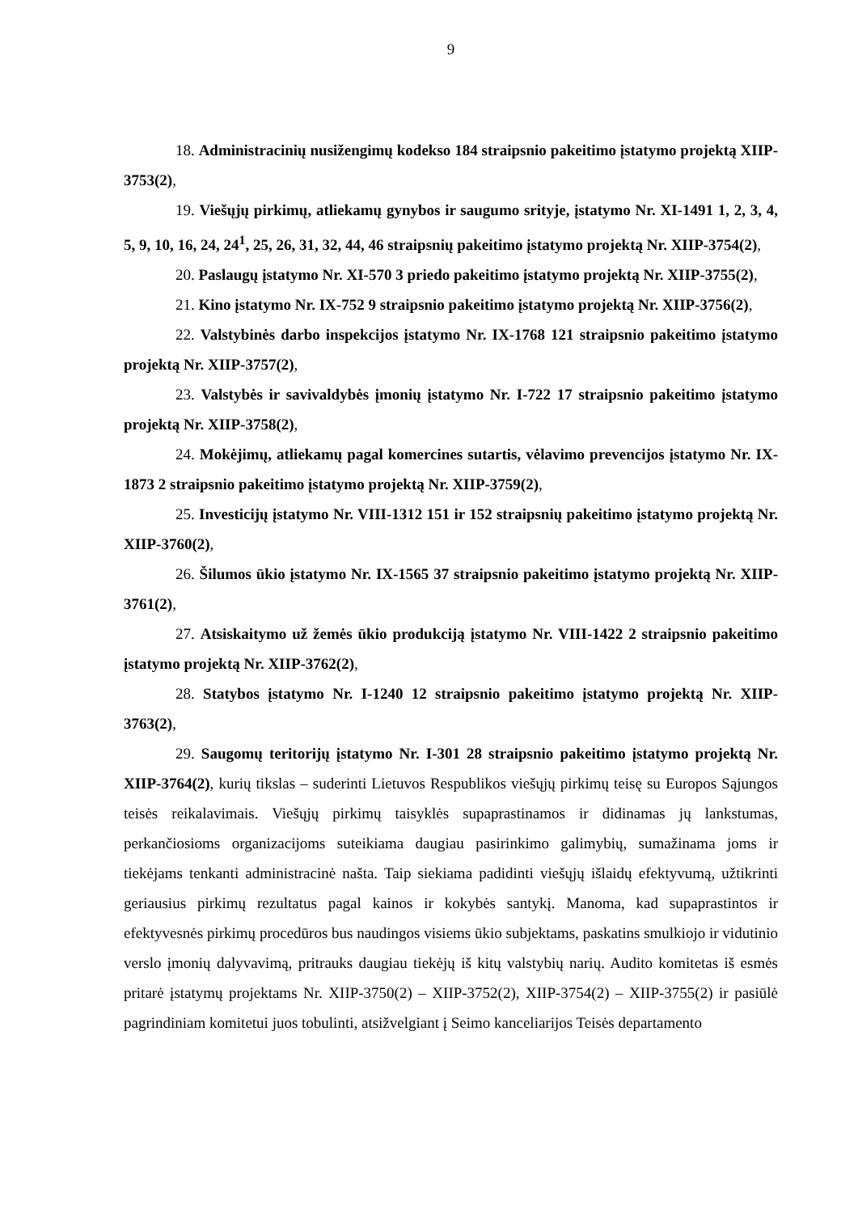9
18. Administracinių nusižengimų kodekso 184 straipsnio pakeitimo įstatymo projektą XIIP-3753(2),
19. Viešųjų pirkimų, atliekamų gynybos ir saugumo srityje, įstatymo Nr. XI-1491 1, 2, 3, 4, 5, 9, 10, 16, 24, 24<sup>1</sup>, 25, 26, 31, 32, 44, 46 straipsnių pakeitimo įstatymo projektą Nr. XIIP-3754(2),
20. Paslaugų įstatymo Nr. XI-570 3 priedo pakeitimo įstatymo projektą Nr. XIIP-3755(2),
21. Kino įstatymo Nr. IX-752 9 straipsnio pakeitimo įstatymo projektą Nr. XIIP-3756(2),
22. Valstybinės darbo inspekcijos įstatymo Nr. IX-1768 121 straipsnio pakeitimo įstatymo projektą Nr. XIIP-3757(2),
23. Valstybės ir savivaldybės įmonių įstatymo Nr. I-722 17 straipsnio pakeitimo įstatymo projektą Nr. XIIP-3758(2),
24. Mokėjimų, atliekamų pagal komercines sutartis, vėlavimo prevencijos įstatymo Nr. IX-1873 2 straipsnio pakeitimo įstatymo projektą Nr. XIIP-3759(2),
25. Investicijų įstatymo Nr. VIII-1312 151 ir 152 straipsnių pakeitimo įstatymo projektą Nr. XIIP-3760(2),
26. Šilumos ūkio įstatymo Nr. IX-1565 37 straipsnio pakeitimo įstatymo projektą Nr. XIIP-3761(2),
27. Atsiskaitymo už žemės ūkio produkciją įstatymo Nr. VIII-1422 2 straipsnio pakeitimo įstatymo projektą Nr. XIIP-3762(2),
28. Statybos įstatymo Nr. I-1240 12 straipsnio pakeitimo įstatymo projektą Nr. XIIP-3763(2),
29. Saugomų teritorijų įstatymo Nr. I-301 28 straipsnio pakeitimo įstatymo projektą Nr. XIIP-3764(2), kurių tikslas – suderinti Lietuvos Respublikos viešųjų pirkimų teisę su Europos Sąjungos teisės reikalavimais. Viešųjų pirkimų taisyklės supaprastinamos ir didinamas jų lankstumas, perkančiosioms organizacijoms suteikiama daugiau pasirinkimo galimybių, sumažinama joms ir tiekėjams tenkanti administracinė našta. Taip siekiama padidinti viešųjų išlaidų efektyvumą, užtikrinti geriausius pirkimų rezultatus pagal kainos ir kokybės santykį. Manoma, kad supaprastintos ir efektyvesnės pirkimų procedūros bus naudingos visiems ūkio subjektams, paskatins smulkiojo ir vidutinio verslo įmonių dalyvavimą, pritrauks daugiau tiekėjų iš kitų valstybių narių. Audito komitetas iš esmės pritarė įstatymų projektams Nr. XIIP-3750(2) – XIIP-3752(2), XIIP-3754(2) – XIIP-3755(2) ir pasiūlė pagrindiniam komitetui juos tobulinti, atsižvelgiant į Seimo kanceliarijos Teisės departamento